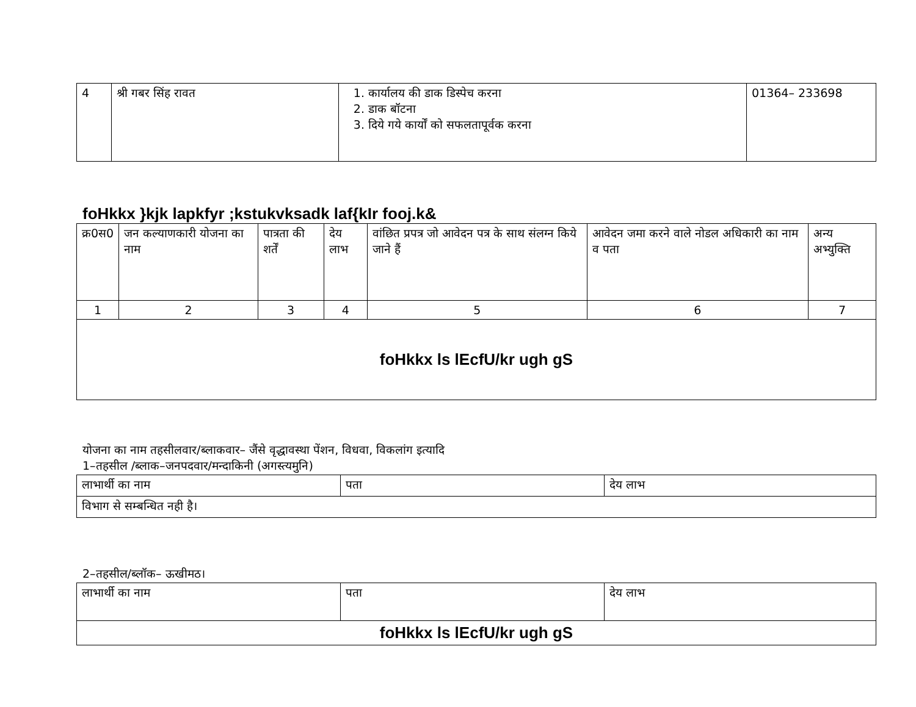| 4 | श्री गबर सिंह रावत | 1. कार्यालय की डाक डिस्पेच करना 2. डाक बॉटना 3. दिये गये कार्यों को सफलतापूर्वक करना | 01364– 233698 |
foHkkx }kjk lapkfyr ;kstukvksadk laf{kIr fooj.k&
| क्र0स0 | जन कल्याणकारी योजना का नाम | पात्रता की शर्तें | देय लाभ | वांछित प्रपत्र जो आवेदन पत्र के साथ संलग्न किये जाने हैं | आवेदन जमा करने वाले नोडल अधिकारी का नाम व पता | अन्य अभ्युक्ति |
| --- | --- | --- | --- | --- | --- | --- |
| 1 | 2 | 3 | 4 | 5 | 6 | 7 |
| foHkkx ls lEcfU/kr ugh gS | | | | | | |
योजना का नाम तहसीलवार/ब्लाकवार– जैंसे वृद्धावस्था पेंशन, विधवा, विकलांग इत्यादि
1–तहसील /ब्लाक–जनपदवार/मन्दाकिनी (अगस्त्यमुनि)
| लाभार्थी का नाम | पता | देय लाभ |
| विभाग से सम्बन्धित नही है। | | |
2–तहसील/ब्लॉक– ऊखीमठ।
| लाभार्थी का नाम | पता | देय लाभ |
| foHkkx ls lEcfU/kr ugh gS | | |